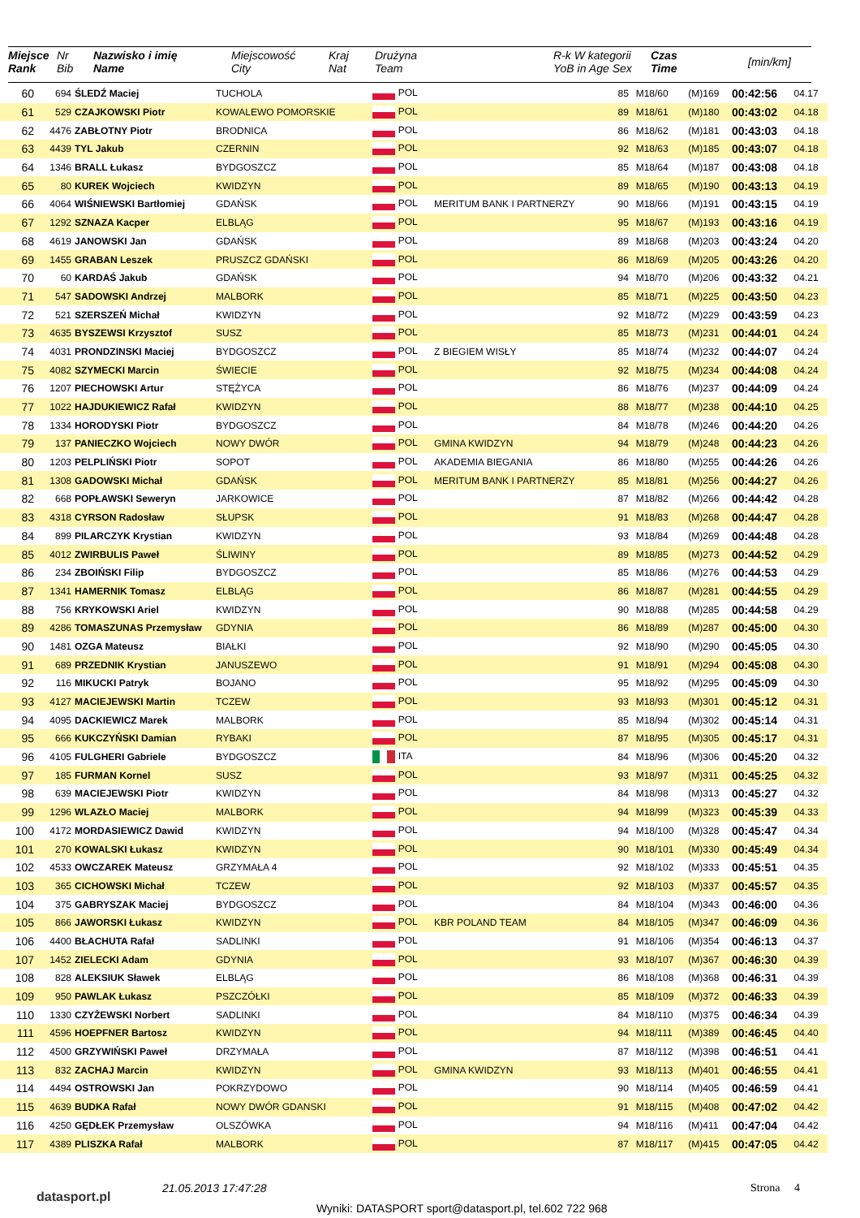| Miejsce Rank | Nr Bib | Nazwisko i imię Name | Miejscowość City | Kraj Nat | Drużyna Team | R-k W kategorii YoB in Age Sex | Czas Time | [min/km] |
| --- | --- | --- | --- | --- | --- | --- | --- | --- |
| 60 | 694 | ŚLEDŹ Maciej | TUCHOLA | POL | | 85 | M18/60 | (M)169 | 00:42:56 | 04.17 |
| 61 | 529 | CZAJKOWSKI Piotr | KOWALEWO POMORSKIE | POL | | 89 | M18/61 | (M)180 | 00:43:02 | 04.18 |
| 62 | 4476 | ZABŁOTNY Piotr | BRODNICA | POL | | 86 | M18/62 | (M)181 | 00:43:03 | 04.18 |
| 63 | 4439 | TYL Jakub | CZERNIN | POL | | 92 | M18/63 | (M)185 | 00:43:07 | 04.18 |
| 64 | 1346 | BRALL Łukasz | BYDGOSZCZ | POL | | 85 | M18/64 | (M)187 | 00:43:08 | 04.18 |
| 65 | 80 | KUREK Wojciech | KWIDZYN | POL | | 89 | M18/65 | (M)190 | 00:43:13 | 04.19 |
| 66 | 4064 | WIŚNIEWSKI Bartłomiej | GDAŃSK | POL | MERITUM BANK I PARTNERZY | 90 | M18/66 | (M)191 | 00:43:15 | 04.19 |
| 67 | 1292 | SZNAZA Kacper | ELBLĄG | POL | | 95 | M18/67 | (M)193 | 00:43:16 | 04.19 |
| 68 | 4619 | JANOWSKI Jan | GDAŃSK | POL | | 89 | M18/68 | (M)203 | 00:43:24 | 04.20 |
| 69 | 1455 | GRABAN Leszek | PRUSZCZ GDAŃSKI | POL | | 86 | M18/69 | (M)205 | 00:43:26 | 04.20 |
| 70 | 60 | KARDAŚ Jakub | GDAŃSK | POL | | 94 | M18/70 | (M)206 | 00:43:32 | 04.21 |
| 71 | 547 | SADOWSKI Andrzej | MALBORK | POL | | 85 | M18/71 | (M)225 | 00:43:50 | 04.23 |
| 72 | 521 | SZERSZEŃ Michał | KWIDZYN | POL | | 92 | M18/72 | (M)229 | 00:43:59 | 04.23 |
| 73 | 4635 | BYSZEWSI Krzysztof | SUSZ | POL | | 85 | M18/73 | (M)231 | 00:44:01 | 04.24 |
| 74 | 4031 | PRONDZINSKI Maciej | BYDGOSZCZ | POL | Z BIEGIEM WISŁY | 85 | M18/74 | (M)232 | 00:44:07 | 04.24 |
| 75 | 4082 | SZYMECKI Marcin | ŚWIECIE | POL | | 92 | M18/75 | (M)234 | 00:44:08 | 04.24 |
| 76 | 1207 | PIECHOWSKI Artur | STĘŻYCA | POL | | 86 | M18/76 | (M)237 | 00:44:09 | 04.24 |
| 77 | 1022 | HAJDUKIEWICZ Rafał | KWIDZYN | POL | | 88 | M18/77 | (M)238 | 00:44:10 | 04.25 |
| 78 | 1334 | HORODYSKI Piotr | BYDGOSZCZ | POL | | 84 | M18/78 | (M)246 | 00:44:20 | 04.26 |
| 79 | 137 | PANIECZKO Wojciech | NOWY DWÓR | POL | GMINA KWIDZYN | 94 | M18/79 | (M)248 | 00:44:23 | 04.26 |
| 80 | 1203 | PELPLIŃSKI Piotr | SOPOT | POL | AKADEMIA BIEGANIA | 86 | M18/80 | (M)255 | 00:44:26 | 04.26 |
| 81 | 1308 | GADOWSKI Michał | GDAŃSK | POL | MERITUM BANK I PARTNERZY | 85 | M18/81 | (M)256 | 00:44:27 | 04.26 |
| 82 | 668 | POPŁAWSKI Seweryn | JARKOWICE | POL | | 87 | M18/82 | (M)266 | 00:44:42 | 04.28 |
| 83 | 4318 | CYRSON Radosław | SŁUPSK | POL | | 91 | M18/83 | (M)268 | 00:44:47 | 04.28 |
| 84 | 899 | PILARCZYK Krystian | KWIDZYN | POL | | 93 | M18/84 | (M)269 | 00:44:48 | 04.28 |
| 85 | 4012 | ZWIRBULIS Paweł | ŚLIWINY | POL | | 89 | M18/85 | (M)273 | 00:44:52 | 04.29 |
| 86 | 234 | ZBOIŃSKI Filip | BYDGOSZCZ | POL | | 85 | M18/86 | (M)276 | 00:44:53 | 04.29 |
| 87 | 1341 | HAMERNIK Tomasz | ELBLĄG | POL | | 86 | M18/87 | (M)281 | 00:44:55 | 04.29 |
| 88 | 756 | KRYKOWSKI Ariel | KWIDZYN | POL | | 90 | M18/88 | (M)285 | 00:44:58 | 04.29 |
| 89 | 4286 | TOMASZUNAS Przemysław | GDYNIA | POL | | 86 | M18/89 | (M)287 | 00:45:00 | 04.30 |
| 90 | 1481 | OZGA Mateusz | BIAŁKI | POL | | 92 | M18/90 | (M)290 | 00:45:05 | 04.30 |
| 91 | 689 | PRZEDNIK Krystian | JANUSZEWO | POL | | 91 | M18/91 | (M)294 | 00:45:08 | 04.30 |
| 92 | 116 | MIKUCKI Patryk | BOJANO | POL | | 95 | M18/92 | (M)295 | 00:45:09 | 04.30 |
| 93 | 4127 | MACIEJEWSKI Martin | TCZEW | POL | | 93 | M18/93 | (M)301 | 00:45:12 | 04.31 |
| 94 | 4095 | DACKIEWICZ Marek | MALBORK | POL | | 85 | M18/94 | (M)302 | 00:45:14 | 04.31 |
| 95 | 666 | KUKCZYŃSKI Damian | RYBAKI | POL | | 87 | M18/95 | (M)305 | 00:45:17 | 04.31 |
| 96 | 4105 | FULGHERI Gabriele | BYDGOSZCZ | ITA | | 84 | M18/96 | (M)306 | 00:45:20 | 04.32 |
| 97 | 185 | FURMAN Kornel | SUSZ | POL | | 93 | M18/97 | (M)311 | 00:45:25 | 04.32 |
| 98 | 639 | MACIEJEWSKI Piotr | KWIDZYN | POL | | 84 | M18/98 | (M)313 | 00:45:27 | 04.32 |
| 99 | 1296 | WLAZŁO Maciej | MALBORK | POL | | 94 | M18/99 | (M)323 | 00:45:39 | 04.33 |
| 100 | 4172 | MORDASIEWICZ Dawid | KWIDZYN | POL | | 94 | M18/100 | (M)328 | 00:45:47 | 04.34 |
| 101 | 270 | KOWALSKI Łukasz | KWIDZYN | POL | | 90 | M18/101 | (M)330 | 00:45:49 | 04.34 |
| 102 | 4533 | OWCZAREK Mateusz | GRZYMAŁA 4 | POL | | 92 | M18/102 | (M)333 | 00:45:51 | 04.35 |
| 103 | 365 | CICHOWSKI Michał | TCZEW | POL | | 92 | M18/103 | (M)337 | 00:45:57 | 04.35 |
| 104 | 375 | GABRYSZAK Maciej | BYDGOSZCZ | POL | | 84 | M18/104 | (M)343 | 00:46:00 | 04.36 |
| 105 | 866 | JAWORSKI Łukasz | KWIDZYN | POL | KBR POLAND TEAM | 84 | M18/105 | (M)347 | 00:46:09 | 04.36 |
| 106 | 4400 | BŁACHUTA Rafał | SADLINKI | POL | | 91 | M18/106 | (M)354 | 00:46:13 | 04.37 |
| 107 | 1452 | ZIELECKI Adam | GDYNIA | POL | | 93 | M18/107 | (M)367 | 00:46:30 | 04.39 |
| 108 | 828 | ALEKSIUK Sławek | ELBLĄG | POL | | 86 | M18/108 | (M)368 | 00:46:31 | 04.39 |
| 109 | 950 | PAWLAK Łukasz | PSZCZÓŁKI | POL | | 85 | M18/109 | (M)372 | 00:46:33 | 04.39 |
| 110 | 1330 | CZYŻEWSKI Norbert | SADLINKI | POL | | 84 | M18/110 | (M)375 | 00:46:34 | 04.39 |
| 111 | 4596 | HOEPFNER Bartosz | KWIDZYN | POL | | 94 | M18/111 | (M)389 | 00:46:45 | 04.40 |
| 112 | 4500 | GRZYWIŃSKI Paweł | DRZYMAŁA | POL | | 87 | M18/112 | (M)398 | 00:46:51 | 04.41 |
| 113 | 832 | ZACHAJ Marcin | KWIDZYN | POL | GMINA KWIDZYN | 93 | M18/113 | (M)401 | 00:46:55 | 04.41 |
| 114 | 4494 | OSTROWSKI Jan | POKRZYDOWO | POL | | 90 | M18/114 | (M)405 | 00:46:59 | 04.41 |
| 115 | 4639 | BUDKA Rafał | NOWY DWÓR GDANSKI | POL | | 91 | M18/115 | (M)408 | 00:47:02 | 04.42 |
| 116 | 4250 | GĘDŁEK Przemysław | OLSZÓWKA | POL | | 94 | M18/116 | (M)411 | 00:47:04 | 04.42 |
| 117 | 4389 | PLISZKA Rafał | MALBORK | POL | | 87 | M18/117 | (M)415 | 00:47:05 | 04.42 |
datasport.pl
21.05.2013 17:47:28 Strona 4
Wyniki: DATASPORT sport@datasport.pl, tel.602 722 968